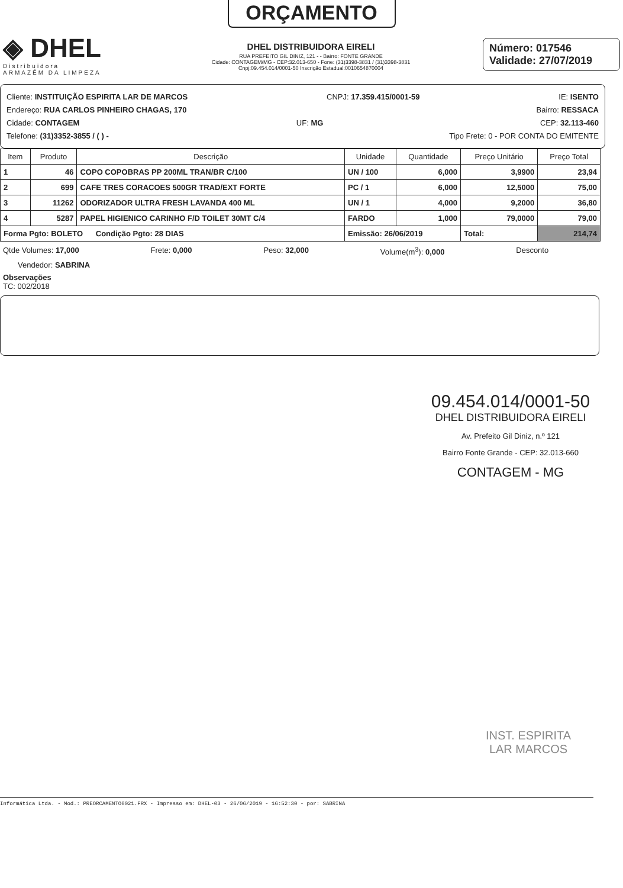ORÇAMENTO
◈ DHEL
Distribuidora
ARMAZÉM DA LIMPEZA
DHEL DISTRIBUIDORA EIRELI
RUA PREFEITO GIL DINIZ, 121 - - Bairro: FONTE GRANDE
Cidade: CONTAGEM/MG - CEP:32.013-650 - Fone: (31)3398-3831 / (31)3398-3831
Cnpj:09.454.014/0001-50 Inscrição Estadual:0010654870004
Número: 017546
Validade: 27/07/2019
Cliente: INSTITUIÇÃO ESPIRITA LAR DE MARCOS CNPJ: 17.359.415/0001-59 IE: ISENTO
Endereço: RUA CARLOS PINHEIRO CHAGAS, 170 Bairro: RESSACA
Cidade: CONTAGEM UF: MG CEP: 32.113-460
Telefone: (31)3352-3855 / ( ) - Tipo Frete: 0 - POR CONTA DO EMITENTE
| Item | Produto | Descrição | Unidade | Quantidade | Preço Unitário | Preço Total |
| --- | --- | --- | --- | --- | --- | --- |
| 1 | 46 | COPO COPOBRAS PP 200ML TRAN/BR C/100 | UN / 100 | 6,000 | 3,9900 | 23,94 |
| 2 | 699 | CAFE TRES CORACOES 500GR TRAD/EXT FORTE | PC / 1 | 6,000 | 12,5000 | 75,00 |
| 3 | 11262 | ODORIZADOR ULTRA FRESH LAVANDA 400 ML | UN / 1 | 4,000 | 9,2000 | 36,80 |
| 4 | 5287 | PAPEL HIGIENICO CARINHO F/D TOILET 30MT C/4 | FARDO | 1,000 | 79,0000 | 79,00 |
| Forma Pgto: BOLETO Condição Pgto: 28 DIAS | | | Emissão: 26/06/2019 | | Total: | 214,74 |
Qtde Volumes: 17,000 Frete: 0,000 Peso: 32,000 Volume(m<sup>3</sup>): 0,000 Desconto
Vendedor: SABRINA
Observações
TC: 002/2018
09.454.014/0001-50
DHEL DISTRIBUIDORA EIRELI
Av. Prefeito Gil Diniz, n.º 121
Bairro Fonte Grande - CEP: 32.013-660
CONTAGEM - MG
INST. ESPIRITA
LAR MARCOS
Informática Ltda. - Mod.: PREORCAMENTO0021.FRX - Impresso em: DHEL-03 - 26/06/2019 - 16:52:30 - por: SABRINA